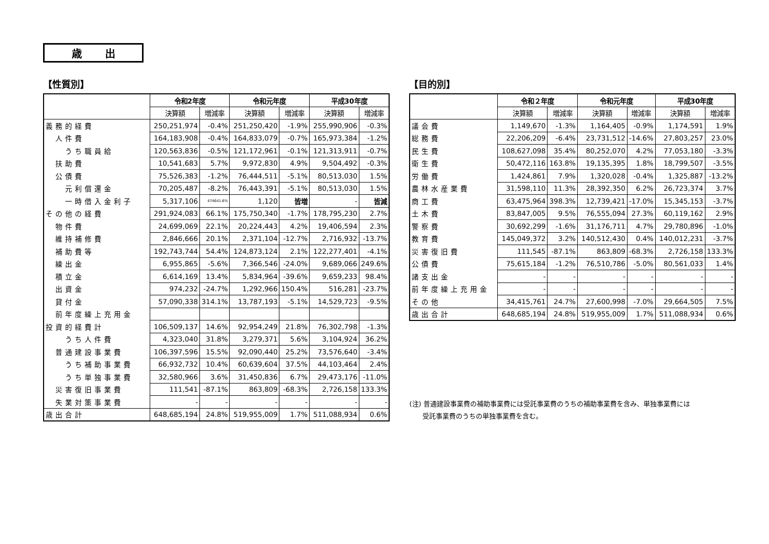歳 出
【性質別】
| | 令和2年度 | | 令和元年度 | | 平成30年度 | |
| --- | --- | --- | --- | --- | --- | --- |
| | 決算額 | 増減率 | 決算額 | 増減率 | 決算額 | 増減率 |
| 義務的経費 | 250,251,974 | -0.4% | 251,250,420 | -1.9% | 255,990,906 | -0.3% |
| 人件費 | 164,183,908 | -0.4% | 164,833,079 | -0.7% | 165,973,384 | -1.2% |
| うち職員給 | 120,563,836 | -0.5% | 121,172,961 | -0.1% | 121,313,911 | -0.7% |
| 扶助費 | 10,541,683 | 5.7% | 9,972,830 | 4.9% | 9,504,492 | -0.3% |
| 公債費 | 75,526,383 | -1.2% | 76,444,511 | -5.1% | 80,513,030 | 1.5% |
| 元利償還金 | 70,205,487 | -8.2% | 76,443,391 | -5.1% | 80,513,030 | 1.5% |
| 一時借入金利子 | 5,317,106 | 474641.6% | 1,120 | 皆増 | - | 皆減 |
| その他の経費 | 291,924,083 | 66.1% | 175,750,340 | -1.7% | 178,795,230 | 2.7% |
| 物件費 | 24,699,069 | 22.1% | 20,224,443 | 4.2% | 19,406,594 | 2.3% |
| 維持補修費 | 2,846,666 | 20.1% | 2,371,104 | -12.7% | 2,716,932 | -13.7% |
| 補助費等 | 192,743,744 | 54.4% | 124,873,124 | 2.1% | 122,277,401 | -4.1% |
| 繰出金 | 6,955,865 | -5.6% | 7,366,546 | -24.0% | 9,689,066 | 249.6% |
| 積立金 | 6,614,169 | 13.4% | 5,834,964 | -39.6% | 9,659,233 | 98.4% |
| 出資金 | 974,232 | -24.7% | 1,292,966 | 150.4% | 516,281 | -23.7% |
| 貸付金 | 57,090,338 | 314.1% | 13,787,193 | -5.1% | 14,529,723 | -9.5% |
| 前年度繰上充用金 | | | | | | |
| 投資的経費計 | 106,509,137 | 14.6% | 92,954,249 | 21.8% | 76,302,798 | -1.3% |
| うち人件費 | 4,323,040 | 31.8% | 3,279,371 | 5.6% | 3,104,924 | 36.2% |
| 普通建設事業費 | 106,397,596 | 15.5% | 92,090,440 | 25.2% | 73,576,640 | -3.4% |
| うち補助事業費 | 66,932,732 | 10.4% | 60,639,604 | 37.5% | 44,103,464 | 2.4% |
| うち単独事業費 | 32,580,966 | 3.6% | 31,450,836 | 6.7% | 29,473,176 | -11.0% |
| 災害復旧事業費 | 111,541 | -87.1% | 863,809 | -68.3% | 2,726,158 | 133.3% |
| 失業対策事業費 | - | - | - | - | - | - |
| 歳出合計 | 648,685,194 | 24.8% | 519,955,009 | 1.7% | 511,088,934 | 0.6% |
【目的別】
| | 令和２年度 | | 令和元年度 | | 平成30年度 | |
| --- | --- | --- | --- | --- | --- | --- |
| | 決算額 | 増減率 | 決算額 | 増減率 | 決算額 | 増減率 |
| 議会費 | 1,149,670 | -1.3% | 1,164,405 | -0.9% | 1,174,591 | 1.9% |
| 総務費 | 22,206,209 | -6.4% | 23,731,512 | -14.6% | 27,803,257 | 23.0% |
| 民生費 | 108,627,098 | 35.4% | 80,252,070 | 4.2% | 77,053,180 | -3.3% |
| 衛生費 | 50,472,116 | 163.8% | 19,135,395 | 1.8% | 18,799,507 | -3.5% |
| 労働費 | 1,424,861 | 7.9% | 1,320,028 | -0.4% | 1,325,887 | -13.2% |
| 農林水産業費 | 31,598,110 | 11.3% | 28,392,350 | 6.2% | 26,723,374 | 3.7% |
| 商工費 | 63,475,964 | 398.3% | 12,739,421 | -17.0% | 15,345,153 | -3.7% |
| 土木費 | 83,847,005 | 9.5% | 76,555,094 | 27.3% | 60,119,162 | 2.9% |
| 警察費 | 30,692,299 | -1.6% | 31,176,711 | 4.7% | 29,780,896 | -1.0% |
| 教育費 | 145,049,372 | 3.2% | 140,512,430 | 0.4% | 140,012,231 | -3.7% |
| 災害復旧費 | 111,545 | -87.1% | 863,809 | -68.3% | 2,726,158 | 133.3% |
| 公債費 | 75,615,184 | -1.2% | 76,510,786 | -5.0% | 80,561,033 | 1.4% |
| 諸支出金 | - | - | - | - | - | - |
| 前年度繰上充用金 | - | - | - | - | - | - |
| その他 | 34,415,761 | 24.7% | 27,600,998 | -7.0% | 29,664,505 | 7.5% |
| 歳出合計 | 648,685,194 | 24.8% | 519,955,009 | 1.7% | 511,088,934 | 0.6% |
(注) 普通建設事業費の補助事業費には受託事業費のうちの補助事業費を含み、単独事業費には
　　受託事業費のうちの単独事業費を含む。